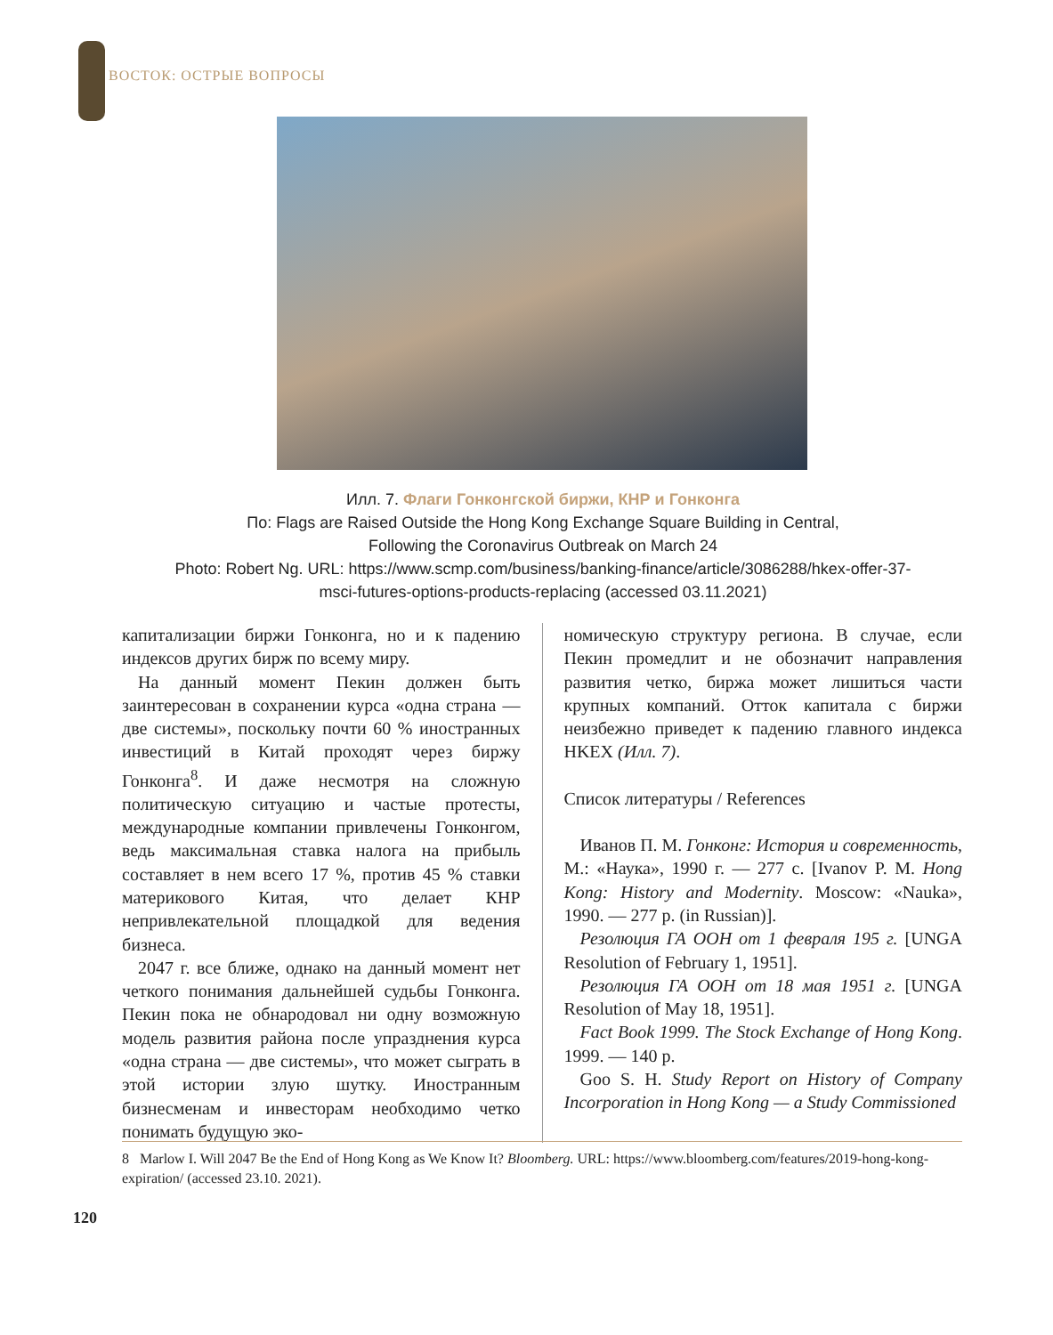ВОСТОК: ОСТРЫЕ ВОПРОСЫ
Илл. 7. Флаги Гонконгской биржи, КНР и Гонконга
По: Flags are Raised Outside the Hong Kong Exchange Square Building in Central,
Following the Coronavirus Outbreak on March 24
Photo: Robert Ng. URL: https://www.scmp.com/business/banking-finance/article/3086288/hkex-offer-37-msci-futures-options-products-replacing (accessed 03.11.2021)
капитализации биржи Гонконга, но и к падению индексов других бирж по всему миру.
На данный момент Пекин должен быть заинтересован в сохранении курса «одна страна — две системы», поскольку почти 60 % иностранных инвестиций в Китай проходят через биржу Гонконга<sup>8</sup>. И даже несмотря на сложную политическую ситуацию и частые протесты, международные компании привлечены Гонконгом, ведь максимальная ставка налога на прибыль составляет в нем всего 17 %, против 45 % ставки материкового Китая, что делает КНР непривлекательной площадкой для ведения бизнеса.
2047 г. все ближе, однако на данный момент нет четкого понимания дальнейшей судьбы Гонконга. Пекин пока не обнародовал ни одну возможную модель развития района после упразднения курса «одна страна — две системы», что может сыграть в этой истории злую шутку. Иностранным бизнесменам и инвесторам необходимо четко понимать будущую эко-
номическую структуру региона. В случае, если Пекин промедлит и не обозначит направления развития четко, биржа может лишиться части крупных компаний. Отток капитала с биржи неизбежно приведет к падению главного индекса HKEX (Илл. 7).
Список литературы / References
Иванов П. М. Гонконг: История и современность, М.: «Наука», 1990 г. — 277 с. [Ivanov P. M. Hong Kong: History and Modernity. Moscow: «Nauka», 1990. — 277 p. (in Russian)].
Резолюция ГА ООН от 1 февраля 195 г. [UNGA Resolution of February 1, 1951].
Резолюция ГА ООН от 18 мая 1951 г. [UNGA Resolution of May 18, 1951].
Fact Book 1999. The Stock Exchange of Hong Kong. 1999. — 140 p.
Goo S. H. Study Report on History of Company Incorporation in Hong Kong — a Study Commissioned
8 Marlow I. Will 2047 Be the End of Hong Kong as We Know It? Bloomberg. URL: https://www.bloomberg.com/features/2019-hong-kong-expiration/ (accessed 23.10. 2021).
120